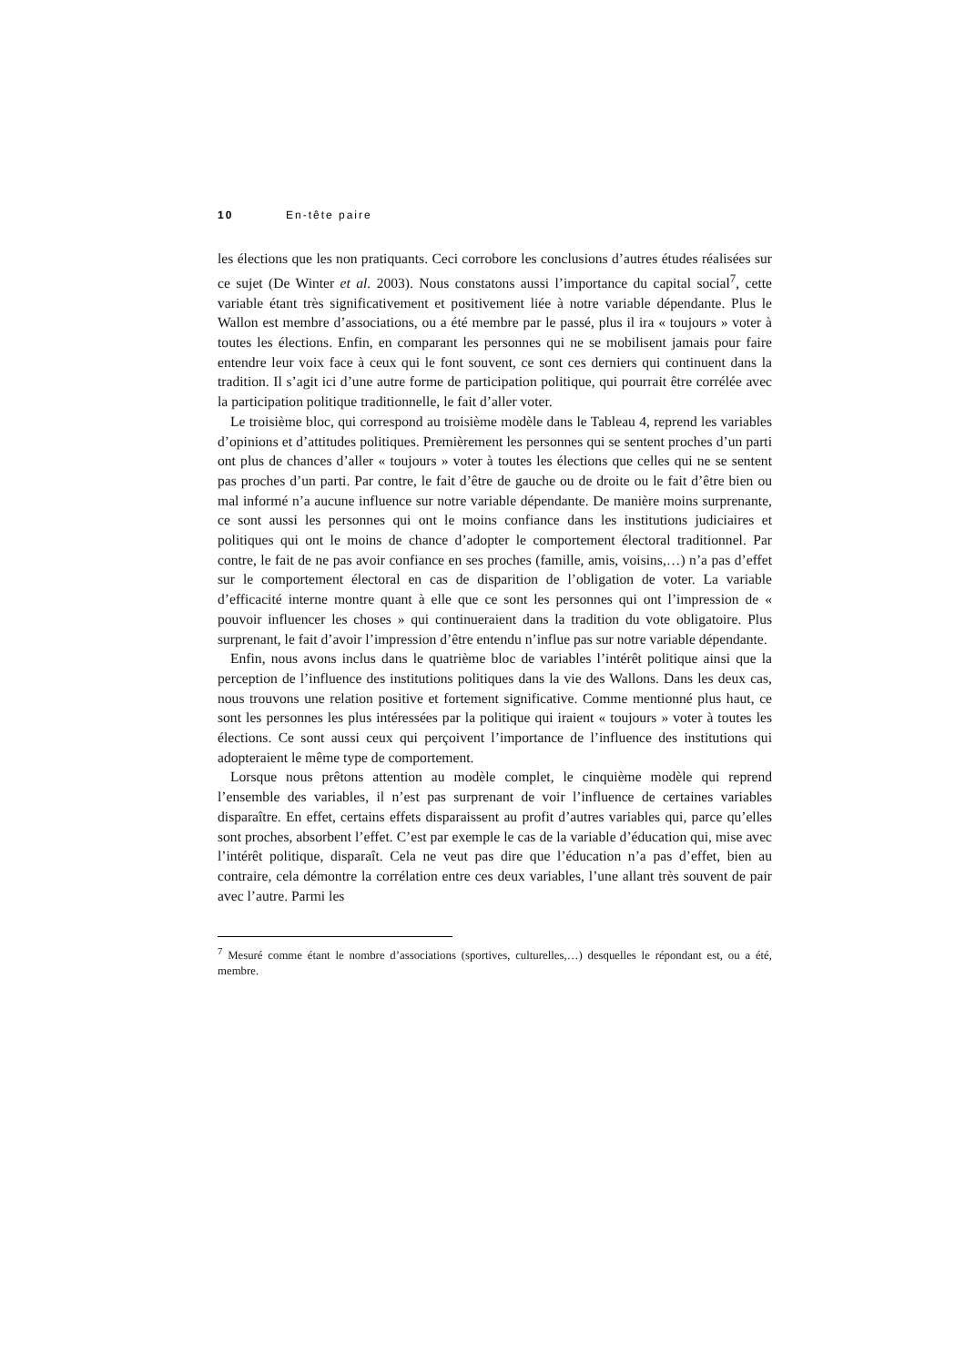10 En-tête paire
les élections que les non pratiquants. Ceci corrobore les conclusions d’autres études réalisées sur ce sujet (De Winter et al. 2003). Nous constatons aussi l’importance du capital social<sup>7</sup>, cette variable étant très significativement et positivement liée à notre variable dépendante. Plus le Wallon est membre d’associations, ou a été membre par le passé, plus il ira « toujours » voter à toutes les élections. Enfin, en comparant les personnes qui ne se mobilisent jamais pour faire entendre leur voix face à ceux qui le font souvent, ce sont ces derniers qui continuent dans la tradition. Il s’agit ici d’une autre forme de participation politique, qui pourrait être corrélée avec la participation politique traditionnelle, le fait d’aller voter.
Le troisième bloc, qui correspond au troisième modèle dans le Tableau 4, reprend les variables d’opinions et d’attitudes politiques. Premièrement les personnes qui se sentent proches d’un parti ont plus de chances d’aller « toujours » voter à toutes les élections que celles qui ne se sentent pas proches d’un parti. Par contre, le fait d’être de gauche ou de droite ou le fait d’être bien ou mal informé n’a aucune influence sur notre variable dépendante. De manière moins surprenante, ce sont aussi les personnes qui ont le moins confiance dans les institutions judiciaires et politiques qui ont le moins de chance d’adopter le comportement électoral traditionnel. Par contre, le fait de ne pas avoir confiance en ses proches (famille, amis, voisins,…) n’a pas d’effet sur le comportement électoral en cas de disparition de l’obligation de voter. La variable d’efficacité interne montre quant à elle que ce sont les personnes qui ont l’impression de « pouvoir influencer les choses » qui continueraient dans la tradition du vote obligatoire. Plus surprenant, le fait d’avoir l’impression d’être entendu n’influe pas sur notre variable dépendante.
Enfin, nous avons inclus dans le quatrième bloc de variables l’intérêt politique ainsi que la perception de l’influence des institutions politiques dans la vie des Wallons. Dans les deux cas, nous trouvons une relation positive et fortement significative. Comme mentionné plus haut, ce sont les personnes les plus intéressées par la politique qui iraient « toujours » voter à toutes les élections. Ce sont aussi ceux qui perçoivent l’importance de l’influence des institutions qui adopteraient le même type de comportement.
Lorsque nous prêtons attention au modèle complet, le cinquième modèle qui reprend l’ensemble des variables, il n’est pas surprenant de voir l’influence de certaines variables disparaître. En effet, certains effets disparaissent au profit d’autres variables qui, parce qu’elles sont proches, absorbent l’effet. C’est par exemple le cas de la variable d’éducation qui, mise avec l’intérêt politique, disparaît. Cela ne veut pas dire que l’éducation n’a pas d’effet, bien au contraire, cela démontre la corrélation entre ces deux variables, l’une allant très souvent de pair avec l’autre. Parmi les
<sup>7</sup> Mesuré comme étant le nombre d’associations (sportives, culturelles,…) desquelles le répondant est, ou a été, membre.